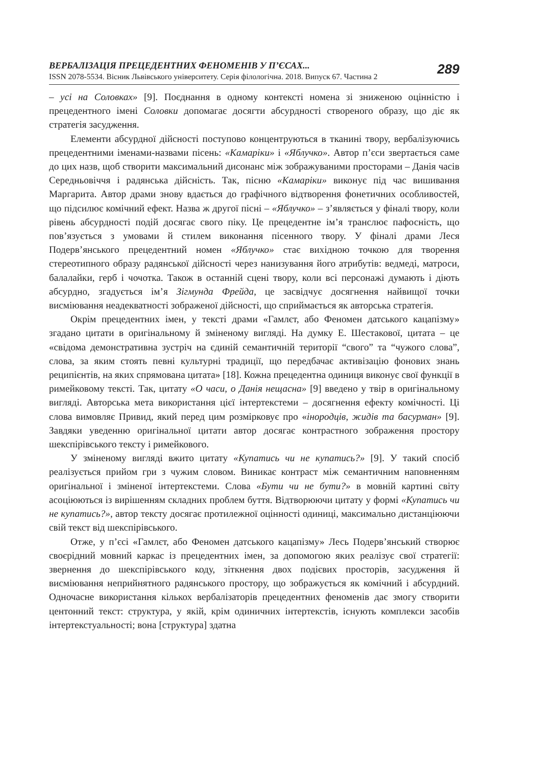ВЕРБАЛІЗАЦІЯ ПРЕЦЕДЕНТНИХ ФЕНОМЕНІВ У П’ЄСАХ...
ISSN 2078-5534. Вісник Львівського університету. Серія філологічна. 2018. Випуск 67. Частина 2
289
– усі на Соловках» [9]. Поєднання в одному контексті номена зі зниженою оцінністю і прецедентного імені Соловки допомагає досягти абсурдності створеного образу, що діє як стратегія засудження.
Елементи абсурдної дійсності поступово концентруються в тканині твору, вербалізуючись прецедентними іменами-назвами пісень: «Камаріки» і «Яблучко». Автор п’єси звертається саме до цих назв, щоб створити максимальний дисонанс між зображуваними просторами – Данія часів Середньовіччя і радянська дійсність. Так, пісню «Камаріки» виконує під час вишивання Маргарита. Автор драми знову вдається до графічного відтворення фонетичних особливостей, що підсилює комічний ефект. Назва ж другої пісні – «Яблучко» – з’являється у фіналі твору, коли рівень абсурдності подій досягає свого піку. Це прецедентне ім’я транслює пафосність, що пов’язується з умовами й стилем виконання пісенного твору. У фіналі драми Леся Подерв’янського прецедентний номен «Яблучко» стає вихідною точкою для творення стереотипного образу радянської дійсності через нанизування його атрибутів: ведмеді, матроси, балалайки, герб і чочотка. Також в останній сцені твору, коли всі персонажі думають і діють абсурдно, згадується ім’я Зігмунда Фрейда, це засвідчує досягнення найвищої точки висміювання неадекватності зображеної дійсності, що сприймається як авторська стратегія.
Окрім прецедентних імен, у тексті драми «Гамлєт, або Феномен датського кацапізму» згадано цитати в оригінальному й зміненому вигляді. На думку Е. Шестакової, цитата – це «свідома демонстративна зустріч на єдиній семантичній території “свого” та “чужого слова”, слова, за яким стоять певні культурні традиції, що передбачає активізацію фонових знань реципієнтів, на яких спрямована цитата» [18]. Кожна прецедентна одиниця виконує свої функції в римейковому тексті. Так, цитату «О часи, о Данія нещасна» [9] введено у твір в оригінальному вигляді. Авторська мета використання цієї інтертекстеми – досягнення ефекту комічності. Ці слова вимовляє Привид, який перед цим розмірковує про «інородців, жидів та басурман» [9]. Завдяки уведенню оригінальної цитати автор досягає контрастного зображення простору шекспірівського тексту і римейкового.
У зміненому вигляді вжито цитату «Купатись чи не купатись?» [9]. У такий спосіб реалізується прийом гри з чужим словом. Виникає контраст між семантичним наповненням оригінальної і зміненої інтертекстеми. Слова «Бути чи не бути?» в мовній картині світу асоціюються із вирішенням складних проблем буття. Відтворюючи цитату у формі «Купатись чи не купатись?», автор тексту досягає протилежної оцінності одиниці, максимально дистанціюючи свій текст від шекспірівського.
Отже, у п’єсі «Гамлєт, або Феномен датського кацапізму» Лесь Подерв’янський створює своєрідний мовний каркас із прецедентних імен, за допомогою яких реалізує свої стратегії: звернення до шекспірівського коду, зіткнення двох подієвих просторів, засудження й висміювання неприйнятного радянського простору, що зображується як комічний і абсурдний. Одночасне використання кількох вербалізаторів прецедентних феноменів дає змогу створити центонний текст: структура, у якій, крім одиничних інтертекстів, існують комплекси засобів інтертекстуальності; вона [структура] здатна